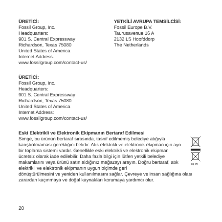ÜRETİCİ:
Fossil Group, Inc.
Headquarters:
901 S. Central Expressway
Richardson, Texas 75080
United States of America
Internet Address:
www.fossilgroup.com/contact-us/
YETKİLİ AVRUPA TEMSİLCİSİ:
Fossil Europe B.V.
Taurusavenue 16 A
2132 LS Hoofddorp
The Netherlands
ÜRETİCİ:
Fossil Group, Inc.
Headquarters:
901 S. Central Expressway
Richardson, Texas 75080
United States of America
Internet Address:
www.fossilgroup.com/contact-us/
Eski Elektrikli ve Elektronik Ekipmanın Bertaraf Edilmesi
Simge, bu ürünün bertaraf sırasında, tasnif edilmemiş belediye atığıyla karıştırılmaması gerektiğini belirtir. Atık elektrikli ve elektronik ekipman için ayrı bir toplama sistemi vardır. Genellikle eski elektrikli ve elektronik ekipman ücretsiz olarak iade edilebilir. Daha fazla bilgi için lütfen yetkili belediye makamlarını veya ürünü satın aldığınız mağazayı arayın. Doğru bertaraf, atık elektrikli ve elektronik ekipmanın uygun biçimde geri
Hg Pb
dönüştürülmesini ve yeniden kullanılmasını sağlar. Çevreye ve insan sağlığına olası zarardan kaçınmaya ve doğal kaynakları korumaya yardımcı olur.
20